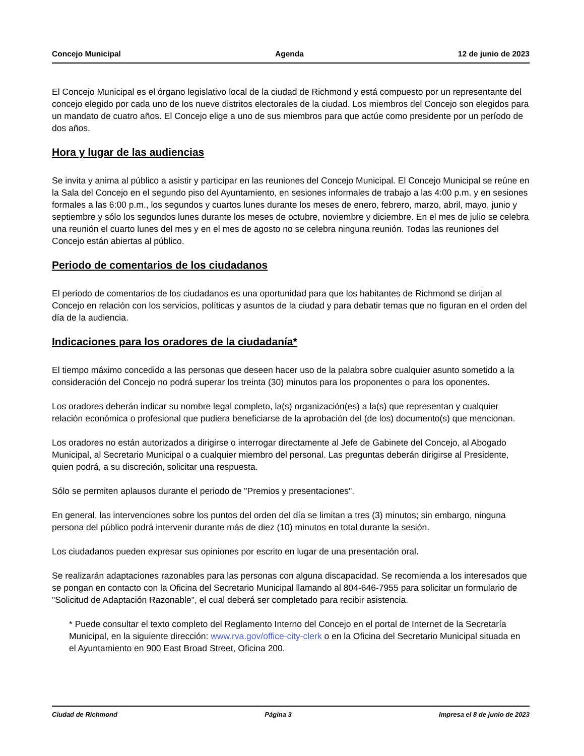Concejo Municipal Agenda 12 de junio de 2023
El Concejo Municipal es el órgano legislativo local de la ciudad de Richmond y está compuesto por un representante del concejo elegido por cada uno de los nueve distritos electorales de la ciudad. Los miembros del Concejo son elegidos para un mandato de cuatro años. El Concejo elige a uno de sus miembros para que actúe como presidente por un período de dos años.
Hora y lugar de las audiencias
Se invita y anima al público a asistir y participar en las reuniones del Concejo Municipal. El Concejo Municipal se reúne en la Sala del Concejo en el segundo piso del Ayuntamiento, en sesiones informales de trabajo a las 4:00 p.m. y en sesiones formales a las 6:00 p.m., los segundos y cuartos lunes durante los meses de enero, febrero, marzo, abril, mayo, junio y septiembre y sólo los segundos lunes durante los meses de octubre, noviembre y diciembre. En el mes de julio se celebra una reunión el cuarto lunes del mes y en el mes de agosto no se celebra ninguna reunión. Todas las reuniones del Concejo están abiertas al público.
Periodo de comentarios de los ciudadanos
El período de comentarios de los ciudadanos es una oportunidad para que los habitantes de Richmond se dirijan al Concejo en relación con los servicios, políticas y asuntos de la ciudad y para debatir temas que no figuran en el orden del día de la audiencia.
Indicaciones para los oradores de la ciudadanía*
El tiempo máximo concedido a las personas que deseen hacer uso de la palabra sobre cualquier asunto sometido a la consideración del Concejo no podrá superar los treinta (30) minutos para los proponentes o para los oponentes.
Los oradores deberán indicar su nombre legal completo, la(s) organización(es) a la(s) que representan y cualquier relación económica o profesional que pudiera beneficiarse de la aprobación del (de los) documento(s) que mencionan.
Los oradores no están autorizados a dirigirse o interrogar directamente al Jefe de Gabinete del Concejo, al Abogado Municipal, al Secretario Municipal o a cualquier miembro del personal. Las preguntas deberán dirigirse al Presidente, quien podrá, a su discreción, solicitar una respuesta.
Sólo se permiten aplausos durante el periodo de "Premios y presentaciones".
En general, las intervenciones sobre los puntos del orden del día se limitan a tres (3) minutos; sin embargo, ninguna persona del público podrá intervenir durante más de diez (10) minutos en total durante la sesión.
Los ciudadanos pueden expresar sus opiniones por escrito en lugar de una presentación oral.
Se realizarán adaptaciones razonables para las personas con alguna discapacidad. Se recomienda a los interesados que se pongan en contacto con la Oficina del Secretario Municipal llamando al 804-646-7955 para solicitar un formulario de "Solicitud de Adaptación Razonable", el cual deberá ser completado para recibir asistencia.
* Puede consultar el texto completo del Reglamento Interno del Concejo en el portal de Internet de la Secretaría Municipal, en la siguiente dirección: www.rva.gov/office-city-clerk o en la Oficina del Secretario Municipal situada en el Ayuntamiento en 900 East Broad Street, Oficina 200.
Ciudad de Richmond Página 3 Impresa el 8 de junio de 2023